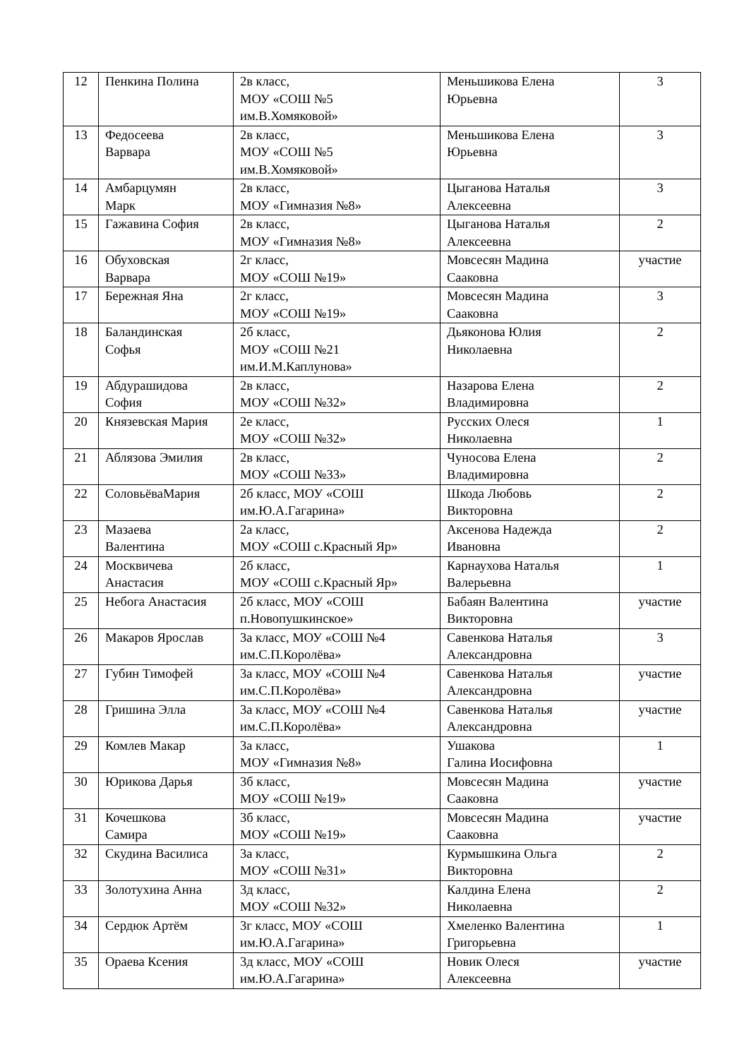| 12 | Пенкина Полина | 2в класс, МОУ «СОШ №5 им.В.Хомяковой» | Меньшикова Елена Юрьевна | 3 |
| 13 | Федосеева Варвара | 2в класс, МОУ «СОШ №5 им.В.Хомяковой» | Меньшикова Елена Юрьевна | 3 |
| 14 | Амбарцумян Марк | 2в класс, МОУ «Гимназия №8» | Цыганова Наталья Алексеевна | 3 |
| 15 | Гажавина София | 2в класс, МОУ «Гимназия №8» | Цыганова Наталья Алексеевна | 2 |
| 16 | Обуховская Варвара | 2г класс, МОУ «СОШ №19» | Мовсесян Мадина Сааковна | участие |
| 17 | Бережная Яна | 2г класс, МОУ «СОШ №19» | Мовсесян Мадина Сааковна | 3 |
| 18 | Баландинская Софья | 2б класс, МОУ «СОШ №21 им.И.М.Каплунова» | Дьяконова Юлия Николаевна | 2 |
| 19 | Абдурашидова София | 2в класс, МОУ «СОШ №32» | Назарова Елена Владимировна | 2 |
| 20 | Князевская Мария | 2е класс, МОУ «СОШ №32» | Русских Олеся Николаевна | 1 |
| 21 | Аблязова Эмилия | 2в класс, МОУ «СОШ №33» | Чуносова Елена Владимировна | 2 |
| 22 | СоловьёваМария | 2б класс, МОУ «СОШ им.Ю.А.Гагарина» | Шкода Любовь Викторовна | 2 |
| 23 | Мазаева Валентина | 2а класс, МОУ «СОШ с.Красный Яр» | Аксенова Надежда Ивановна | 2 |
| 24 | Москвичева Анастасия | 2б класс, МОУ «СОШ с.Красный Яр» | Карнаухова Наталья Валерьевна | 1 |
| 25 | Небога Анастасия | 2б класс, МОУ «СОШ п.Новопушкинское» | Бабаян Валентина Викторовна | участие |
| 26 | Макаров Ярослав | 3а класс, МОУ «СОШ №4 им.С.П.Королёва» | Савенкова Наталья Александровна | 3 |
| 27 | Губин Тимофей | 3а класс, МОУ «СОШ №4 им.С.П.Королёва» | Савенкова Наталья Александровна | участие |
| 28 | Гришина Элла | 3а класс, МОУ «СОШ №4 им.С.П.Королёва» | Савенкова Наталья Александровна | участие |
| 29 | Комлев Макар | 3а класс, МОУ «Гимназия №8» | Ушакова Галина Иосифовна | 1 |
| 30 | Юрикова Дарья | 3б класс, МОУ «СОШ №19» | Мовсесян Мадина Сааковна | участие |
| 31 | Кочешкова Самира | 3б класс, МОУ «СОШ №19» | Мовсесян Мадина Сааковна | участие |
| 32 | Скудина Василиса | 3а класс, МОУ «СОШ №31» | Курмышкина Ольга Викторовна | 2 |
| 33 | Золотухина Анна | 3д класс, МОУ «СОШ №32» | Калдина Елена Николаевна | 2 |
| 34 | Сердюк Артём | 3г класс, МОУ «СОШ им.Ю.А.Гагарина» | Хмеленко Валентина Григорьевна | 1 |
| 35 | Ораева Ксения | 3д класс, МОУ «СОШ им.Ю.А.Гагарина» | Новик Олеся Алексеевна | участие |